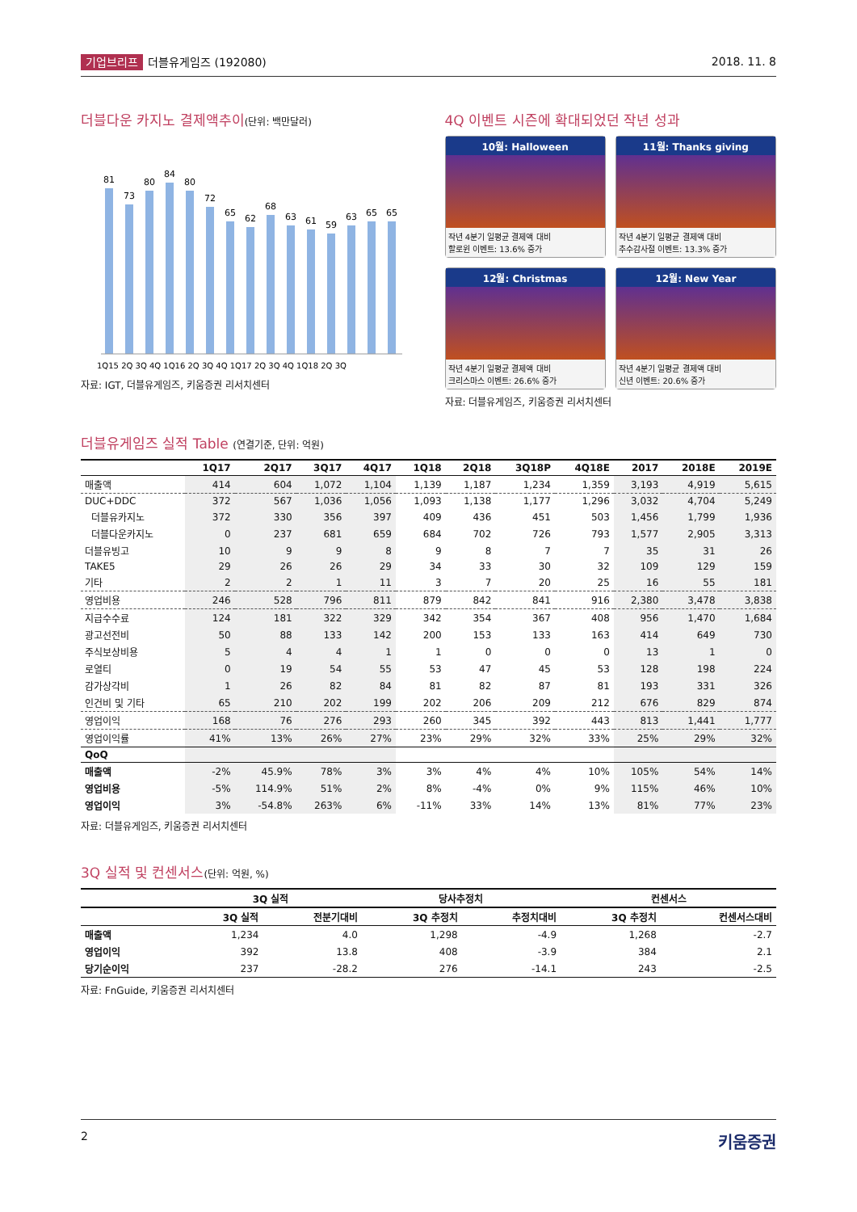기업브리프 더블유게임즈 (192080) 2018. 11. 8
더블다운 카지노 결제액추이(단위: 백만달러)
81
73
80
84
80
72
65
62
68
63
61
59
63
65
65
1Q15 2Q 3Q 4Q 1Q16 2Q 3Q 4Q 1Q17 2Q 3Q 4Q 1Q18 2Q 3Q
자료: IGT, 더블유게임즈, 키움증권 리서치센터
4Q 이벤트 시즌에 확대되었던 작년 성과
10월: Halloween
작년 4분기 일평균 결제액 대비
할로윈 이벤트: 13.6% 증가
11월: Thanks giving
작년 4분기 일평균 결제액 대비
추수감사절 이벤트: 13.3% 증가
12월: Christmas
작년 4분기 일평균 결제액 대비
크리스마스 이벤트: 26.6% 증가
12월: New Year
작년 4분기 일평균 결제액 대비
신년 이벤트: 20.6% 증가
자료: 더블유게임즈, 키움증권 리서치센터
더블유게임즈 실적 Table (연결기준, 단위: 억원)
| | 1Q17 | 2Q17 | 3Q17 | 4Q17 | 1Q18 | 2Q18 | 3Q18P | 4Q18E | 2017 | 2018E | 2019E |
| --- | --- | --- | --- | --- | --- | --- | --- | --- | --- | --- | --- |
| 매출액 | 414 | 604 | 1,072 | 1,104 | 1,139 | 1,187 | 1,234 | 1,359 | 3,193 | 4,919 | 5,615 |
| DUC+DDC | 372 | 567 | 1,036 | 1,056 | 1,093 | 1,138 | 1,177 | 1,296 | 3,032 | 4,704 | 5,249 |
| 더블유카지노 | 372 | 330 | 356 | 397 | 409 | 436 | 451 | 503 | 1,456 | 1,799 | 1,936 |
| 더블다운카지노 | 0 | 237 | 681 | 659 | 684 | 702 | 726 | 793 | 1,577 | 2,905 | 3,313 |
| 더블유빙고 | 10 | 9 | 9 | 8 | 9 | 8 | 7 | 7 | 35 | 31 | 26 |
| TAKE5 | 29 | 26 | 26 | 29 | 34 | 33 | 30 | 32 | 109 | 129 | 159 |
| 기타 | 2 | 2 | 1 | 11 | 3 | 7 | 20 | 25 | 16 | 55 | 181 |
| 영업비용 | 246 | 528 | 796 | 811 | 879 | 842 | 841 | 916 | 2,380 | 3,478 | 3,838 |
| 지급수수료 | 124 | 181 | 322 | 329 | 342 | 354 | 367 | 408 | 956 | 1,470 | 1,684 |
| 광고선전비 | 50 | 88 | 133 | 142 | 200 | 153 | 133 | 163 | 414 | 649 | 730 |
| 주식보상비용 | 5 | 4 | 4 | 1 | 1 | 0 | 0 | 0 | 13 | 1 | 0 |
| 로열티 | 0 | 19 | 54 | 55 | 53 | 47 | 45 | 53 | 128 | 198 | 224 |
| 감가상각비 | 1 | 26 | 82 | 84 | 81 | 82 | 87 | 81 | 193 | 331 | 326 |
| 인건비 및 기타 | 65 | 210 | 202 | 199 | 202 | 206 | 209 | 212 | 676 | 829 | 874 |
| 영업이익 | 168 | 76 | 276 | 293 | 260 | 345 | 392 | 443 | 813 | 1,441 | 1,777 |
| 영업이익률 | 41% | 13% | 26% | 27% | 23% | 29% | 32% | 33% | 25% | 29% | 32% |
| QoQ | | | | | | | | | | | |
| 매출액 | -2% | 45.9% | 78% | 3% | 3% | 4% | 4% | 10% | 105% | 54% | 14% |
| 영업비용 | -5% | 114.9% | 51% | 2% | 8% | -4% | 0% | 9% | 115% | 46% | 10% |
| 영업이익 | 3% | -54.8% | 263% | 6% | -11% | 33% | 14% | 13% | 81% | 77% | 23% |
자료: 더블유게임즈, 키움증권 리서치센터
3Q 실적 및 컨센서스(단위: 억원, %)
| | 3Q 실적 | | 당사추정치 | | 컨센서스 | |
| --- | --- | --- | --- | --- | --- | --- |
| | 3Q 실적 | 전분기대비 | 3Q 추정치 | 추정치대비 | 3Q 추정치 | 컨센서스대비 |
| 매출액 | 1,234 | 4.0 | 1,298 | -4.9 | 1,268 | -2.7 |
| 영업이익 | 392 | 13.8 | 408 | -3.9 | 384 | 2.1 |
| 당기순이익 | 237 | -28.2 | 276 | -14.1 | 243 | -2.5 |
자료: FnGuide, 키움증권 리서치센터
2 키움증권